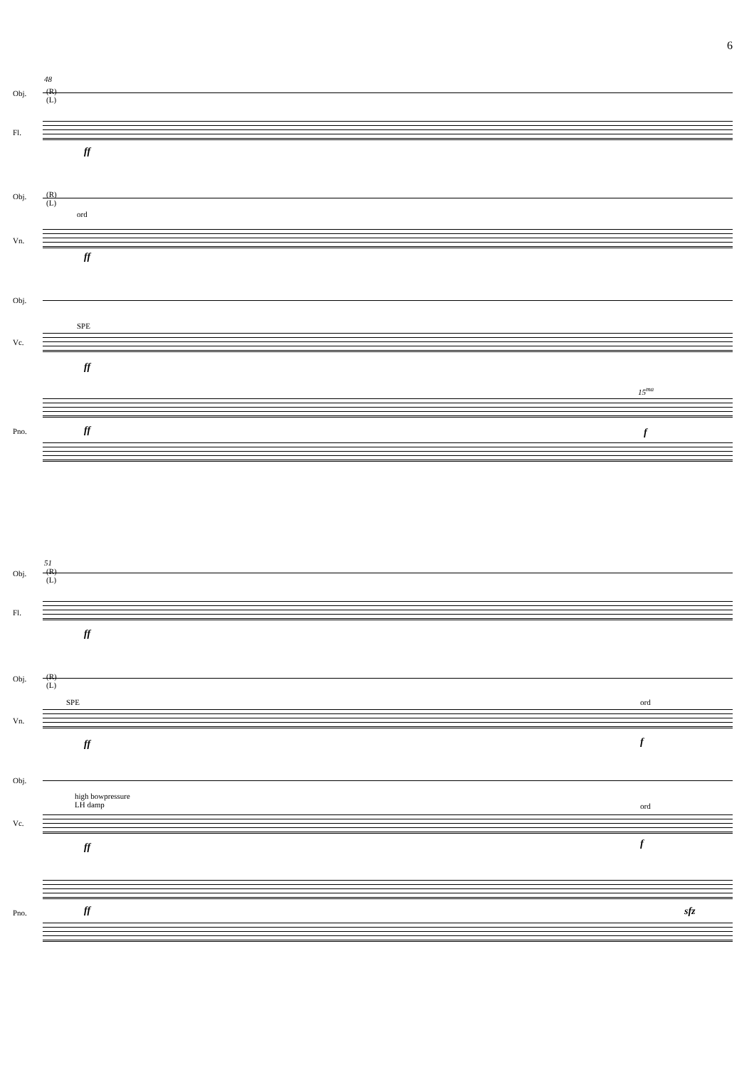6
48
Obj.
(R)
(L)
Fl.
ff
Obj.
(R)
(L)
ord
Vn.
ff
Obj.
SPE
Vc.
ff
15<sup>ma</sup>
Pno. ff f
51
Obj.
(R)
(L)
Fl.
ff
Obj.
(R)
(L)
SPE ord
Vn.
ff f
Obj.
high bowpressure
LH damp
ord
Vc.
ff f
Pno. ff sfz